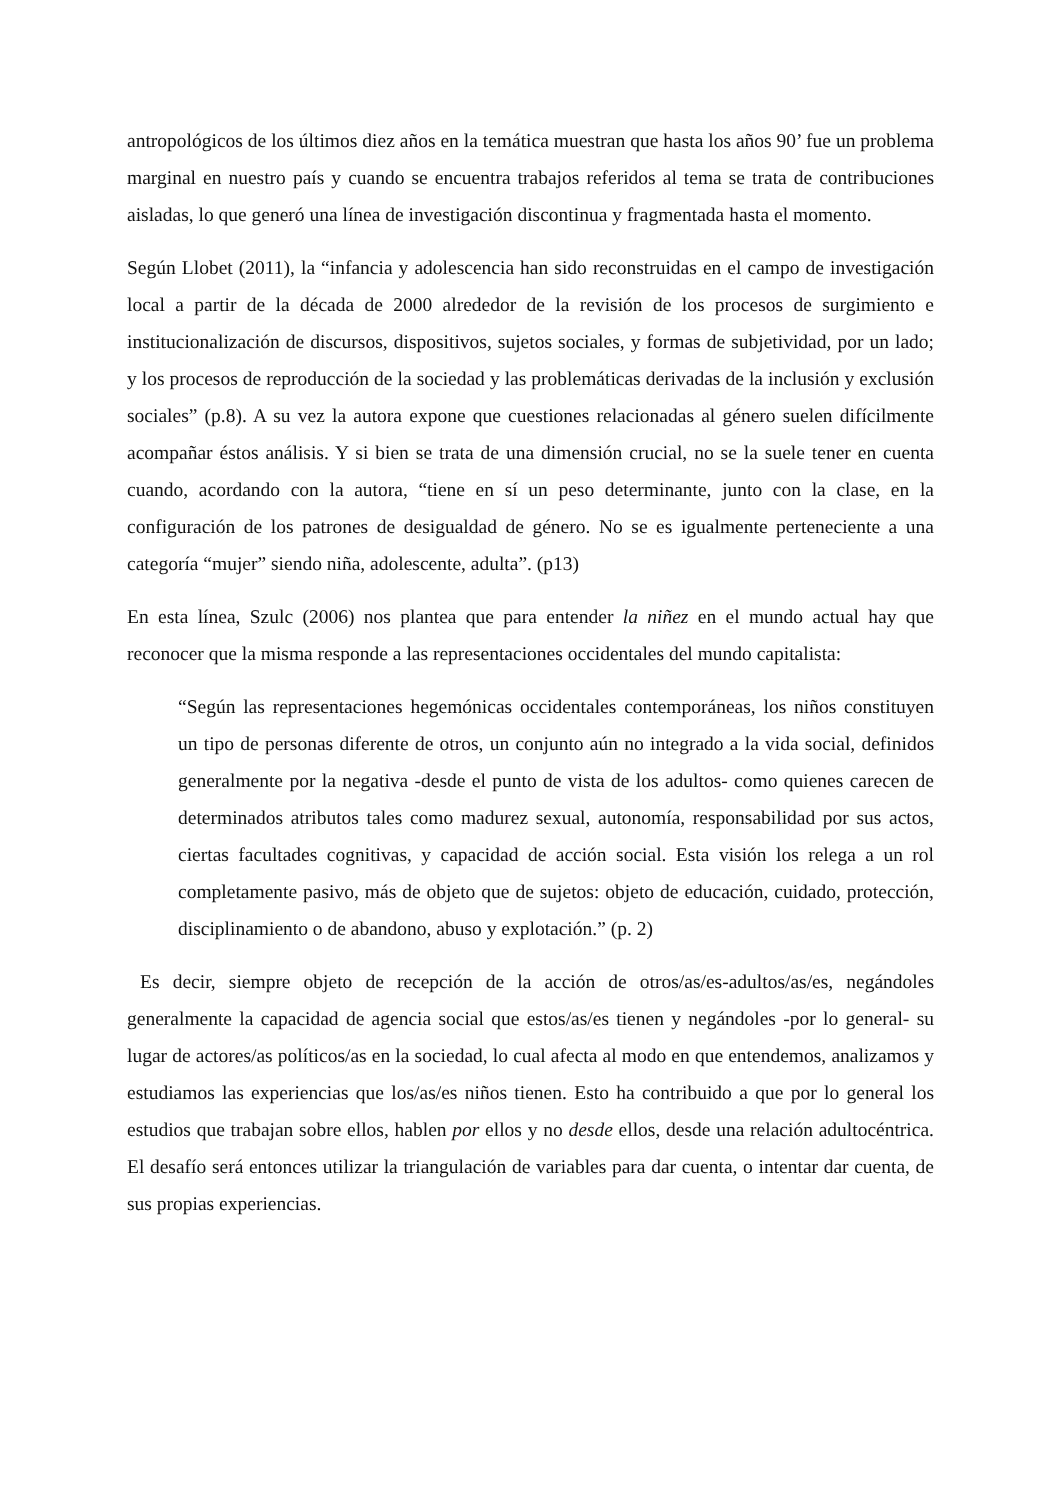antropológicos de los últimos diez años en la temática muestran que hasta los años 90’ fue un problema marginal en nuestro país y cuando se encuentra trabajos referidos al tema se trata de contribuciones aisladas, lo que generó una línea de investigación discontinua y fragmentada hasta el momento.
Según Llobet (2011), la “infancia y adolescencia han sido reconstruidas en el campo de investigación local a partir de la década de 2000 alrededor de la revisión de los procesos de surgimiento e institucionalización de discursos, dispositivos, sujetos sociales, y formas de subjetividad, por un lado; y los procesos de reproducción de la sociedad y las problemáticas derivadas de la inclusión y exclusión sociales” (p.8). A su vez la autora expone que cuestiones relacionadas al género suelen difícilmente acompañar éstos análisis. Y si bien se trata de una dimensión crucial, no se la suele tener en cuenta cuando, acordando con la autora, “tiene en sí un peso determinante, junto con la clase, en la configuración de los patrones de desigualdad de género. No se es igualmente perteneciente a una categoría “mujer” siendo niña, adolescente, adulta”. (p13)
En esta línea, Szulc (2006) nos plantea que para entender la niñez en el mundo actual hay que reconocer que la misma responde a las representaciones occidentales del mundo capitalista:
“Según las representaciones hegemónicas occidentales contemporáneas, los niños constituyen un tipo de personas diferente de otros, un conjunto aún no integrado a la vida social, definidos generalmente por la negativa -desde el punto de vista de los adultos- como quienes carecen de determinados atributos tales como madurez sexual, autonomía, responsabilidad por sus actos, ciertas facultades cognitivas, y capacidad de acción social. Esta visión los relega a un rol completamente pasivo, más de objeto que de sujetos: objeto de educación, cuidado, protección, disciplinamiento o de abandono, abuso y explotación.” (p. 2)
Es decir, siempre objeto de recepción de la acción de otros/as/es-adultos/as/es, negándoles generalmente la capacidad de agencia social que estos/as/es tienen y negándoles -por lo general- su lugar de actores/as políticos/as en la sociedad, lo cual afecta al modo en que entendemos, analizamos y estudiamos las experiencias que los/as/es niños tienen. Esto ha contribuido a que por lo general los estudios que trabajan sobre ellos, hablen por ellos y no desde ellos, desde una relación adultocéntrica. El desafío será entonces utilizar la triangulación de variables para dar cuenta, o intentar dar cuenta, de sus propias experiencias.